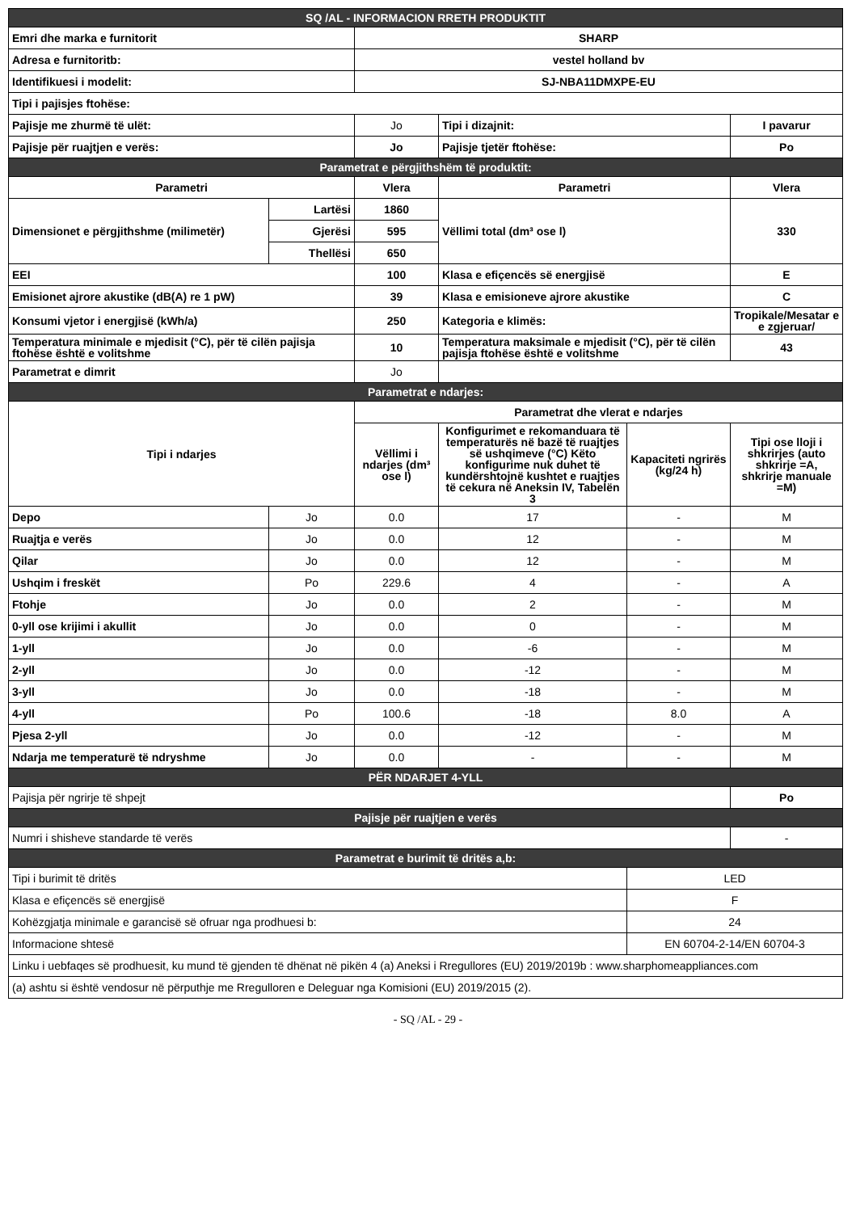| SQ /AL - INFORMACION RRETH PRODUKTIT | | | | | |
| Emri dhe marka e furnitorit | | SHARP | | | |
| Adresa e furnitoritb: | | vestel holland bv | | | |
| Identifikuesi i modelit: | | SJ-NBA11DMXPE-EU | | | |
| Tipi i pajisjes ftohëse: | | | | | |
| Pajisje me zhurmë të ulët: | | Jo | Tipi i dizajnit: | | I pavarur |
| Pajisje për ruajtjen e verës: | | Jo | Pajisje tjetër ftohëse: | | Po |
| Parametrat e përgjithshëm të produktit: | | | | | |
| Parametri | | Vlera | Parametri | | Vlera |
| Dimensionet e përgjithshme (milimetër) | Lartësi | 1860 | Vëllimi total (dm³ ose l) | | 330 |
| | Gjerësi | 595 | | | |
| | Thellësi | 650 | | | |
| EEI | | 100 | Klasa e efiçencës së energjisë | | E |
| Emisionet ajrore akustike (dB(A) re 1 pW) | | 39 | Klasa e emisioneve ajrore akustike | | C |
| Konsumi vjetor i energjisë (kWh/a) | | 250 | Kategoria e klimës: | | Tropikale/Mesatar e e zgjeruar/ |
| Temperatura minimale e mjedisit (°C), për të cilën pajisja ftohëse është e volitshme | | 10 | Temperatura maksimale e mjedisit (°C), për të cilën pajisja ftohëse është e volitshme | | 43 |
| Parametrat e dimrit | | Jo | | | |
| Parametrat e ndarjes: | | | | | |
| Tipi i ndarjes | | Parametrat dhe vlerat e ndarjes | | | |
| | | Vëllimi i ndarjes (dm³ ose l) | Konfigurimet e rekomanduara të temperaturës në bazë të ruajtjes së ushqimeve (°C) Këto konfigurime nuk duhet të kundërshtojnë kushtet e ruajtjes të cekura në Aneksin IV, Tabelën 3 | Kapaciteti ngrirës (kg/24 h) | Tipi ose lloji i shkrirjes (auto shkrirje =A, shkrirje manuale =M) |
| Depo | Jo | 0.0 | 17 | - | M |
| Ruajtja e verës | Jo | 0.0 | 12 | - | M |
| Qilar | Jo | 0.0 | 12 | - | M |
| Ushqim i freskët | Po | 229.6 | 4 | - | A |
| Ftohje | Jo | 0.0 | 2 | - | M |
| 0-yll ose krijimi i akullit | Jo | 0.0 | 0 | - | M |
| 1-yll | Jo | 0.0 | -6 | - | M |
| 2-yll | Jo | 0.0 | -12 | - | M |
| 3-yll | Jo | 0.0 | -18 | - | M |
| 4-yll | Po | 100.6 | -18 | 8.0 | A |
| Pjesa 2-yll | Jo | 0.0 | -12 | - | M |
| Ndarja me temperaturë të ndryshme | Jo | 0.0 | - | - | M |
| PËR NDARJET 4-YLL | | | | | |
| Pajisja për ngrirje të shpejt | | | | | Po |
| Pajisje për ruajtjen e verës | | | | | |
| Numri i shisheve standarde të verës | | | | | - |
| Parametrat e burimit të dritës a,b: | | | | | |
| Tipi i burimit të dritës | | | | LED | |
| Klasa e efiçencës së energjisë | | | | F | |
| Kohëzgjatja minimale e garancisë së ofruar nga prodhuesi b: | | | | 24 | |
| Informacione shtesë | | | | EN 60704-2-14/EN 60704-3 | |
| Linku i uebfaqes së prodhuesit, ku mund të gjenden të dhënat në pikën 4 (a) Aneksi i Rregullores (EU) 2019/2019b : www.sharphomeappliances.com | | | | | |
| (a) ashtu si është vendosur në përputhje me Rregulloren e Deleguar nga Komisioni (EU) 2019/2015 (2). | | | | | |
- SQ /AL - 29 -